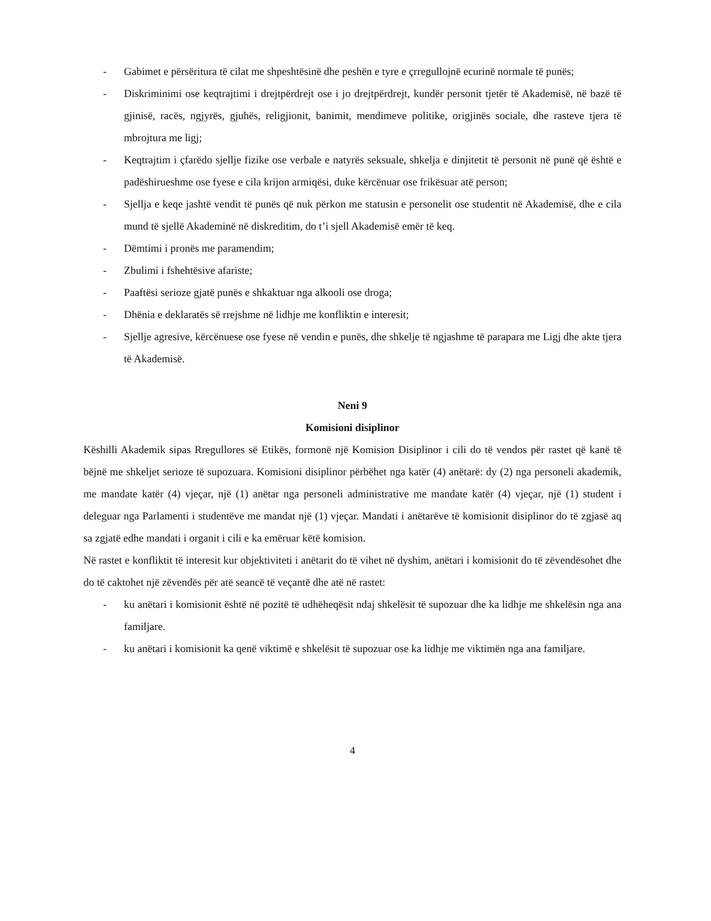- Gabimet e përsëritura të cilat me shpeshtësinë dhe peshën e tyre e çrregullojnë ecurinë normale të punës;
- Diskriminimi ose keqtrajtimi i drejtpërdrejt ose i jo drejtpërdrejt, kundër personit tjetër të Akademisë, në bazë të gjinisë, racës, ngjyrës, gjuhës, religjionit, banimit, mendimeve politike, origjinës sociale, dhe rasteve tjera të mbrojtura me ligj;
- Keqtrajtim i çfarëdo sjellje fizike ose verbale e natyrës seksuale, shkelja e dinjitetit të personit në punë që është e padëshirueshme ose fyese e cila krijon armiqësi, duke kërcënuar ose frikësuar atë person;
- Sjellja e keqe jashtë vendit të punës që nuk përkon me statusin e personelit ose studentit në Akademisë, dhe e cila mund të sjellë Akademinë në diskreditim, do t’i sjell Akademisë emër të keq.
- Dëmtimi i pronës me paramendim;
- Zbulimi i fshehtësive afariste;
- Paaftësi serioze gjatë punës e shkaktuar nga alkooli ose droga;
- Dhënia e deklaratës së rrejshme në lidhje me konfliktin e interesit;
- Sjellje agresive, kërcënuese ose fyese në vendin e punës, dhe shkelje të ngjashme të parapara me Ligj dhe akte tjera të Akademisë.
Neni 9
Komisioni disiplinor
Këshilli Akademik sipas Rregullores së Etikës, formonë një Komision Disiplinor i cili do të vendos për rastet që kanë të bëjnë me shkeljet serioze të supozuara. Komisioni disiplinor përbëhet nga katër (4) anëtarë: dy (2) nga personeli akademik, me mandate katër (4) vjeçar, një (1) anëtar nga personeli administrative me mandate katër (4) vjeçar, një (1) student i deleguar nga Parlamenti i studentëve me mandat një (1) vjeçar. Mandati i anëtarëve të komisionit disiplinor do të zgjasë aq sa zgjatë edhe mandati i organit i cili e ka emëruar këtë komision.
Në rastet e konfliktit të interesit kur objektiviteti i anëtarit do të vihet në dyshim, anëtari i komisionit do të zëvendësohet dhe do të caktohet një zëvendës për atë seancë të veçantë dhe atë në rastet:
- ku anëtari i komisionit është në pozitë të udhëheqësit ndaj shkelësit të supozuar dhe ka lidhje me shkelësin nga ana familjare.
- ku anëtari i komisionit ka qenë viktimë e shkelësit të supozuar ose ka lidhje me viktimën nga ana familjare.
4